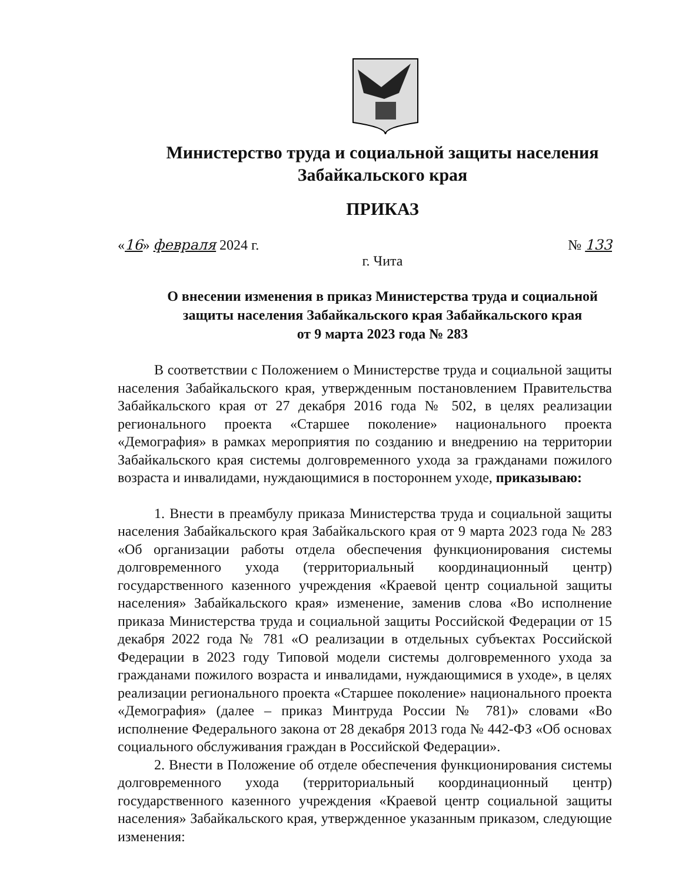Министерство труда и социальной защиты населения
Забайкальского края
ПРИКАЗ
«16» февраля 2024 г. № 133
г. Чита
О внесении изменения в приказ Министерства труда и социальной
защиты населения Забайкальского края Забайкальского края
от 9 марта 2023 года № 283
В соответствии с Положением о Министерстве труда и социальной защиты населения Забайкальского края, утвержденным постановлением Правительства Забайкальского края от 27 декабря 2016 года № 502, в целях реализации регионального проекта «Старшее поколение» национального проекта «Демография» в рамках мероприятия по созданию и внедрению на территории Забайкальского края системы долговременного ухода за гражданами пожилого возраста и инвалидами, нуждающимися в постороннем уходе, приказываю:
1. Внести в преамбулу приказа Министерства труда и социальной защиты населения Забайкальского края Забайкальского края от 9 марта 2023 года № 283 «Об организации работы отдела обеспечения функционирования системы долговременного ухода (территориальный координационный центр) государственного казенного учреждения «Краевой центр социальной защиты населения» Забайкальского края» изменение, заменив слова «Во исполнение приказа Министерства труда и социальной защиты Российской Федерации от 15 декабря 2022 года № 781 «О реализации в отдельных субъектах Российской Федерации в 2023 году Типовой модели системы долговременного ухода за гражданами пожилого возраста и инвалидами, нуждающимися в уходе», в целях реализации регионального проекта «Старшее поколение» национального проекта «Демография» (далее – приказ Минтруда России № 781)» словами «Во исполнение Федерального закона от 28 декабря 2013 года № 442-ФЗ «Об основах социального обслуживания граждан в Российской Федерации».
2. Внести в Положение об отделе обеспечения функционирования системы долговременного ухода (территориальный координационный центр) государственного казенного учреждения «Краевой центр социальной защиты населения» Забайкальского края, утвержденное указанным приказом, следующие изменения: